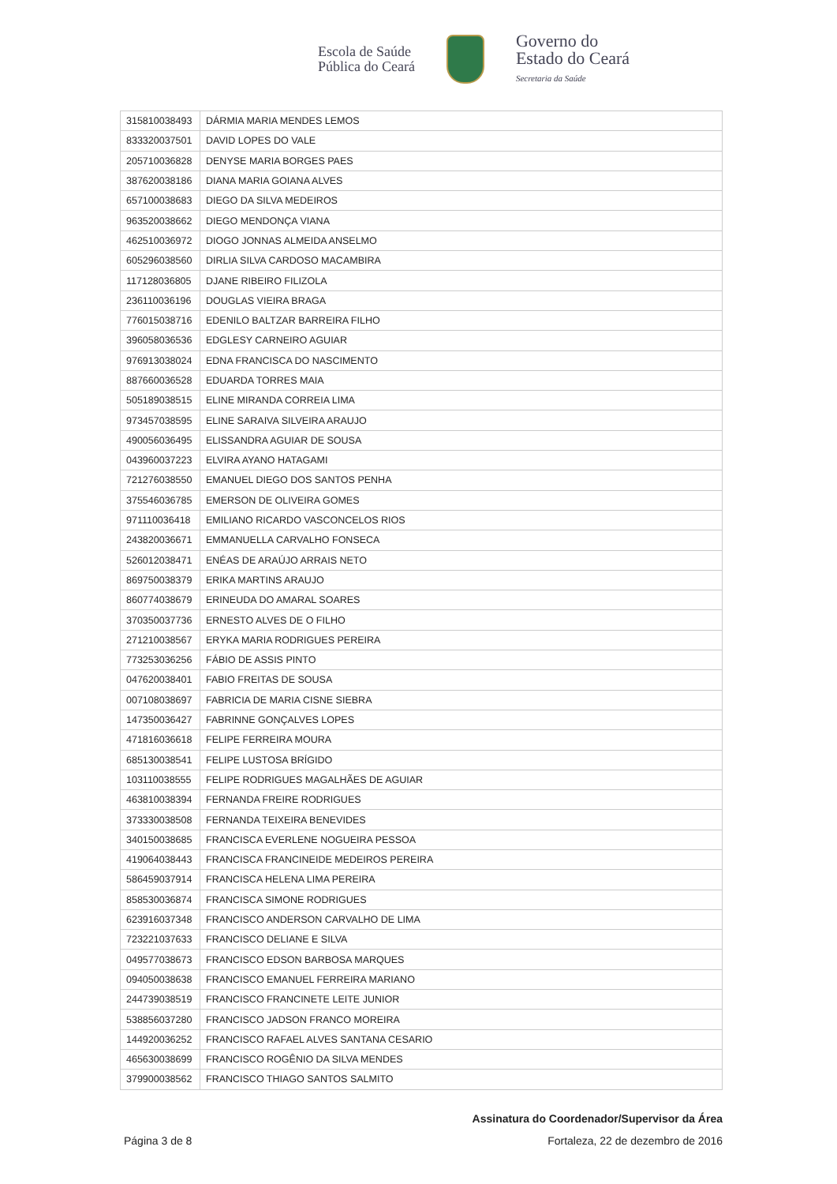Escola de Saúde
Pública do Ceará
Governo do
Estado do Ceará
Secretaria da Saúde
| 315810038493 | DÁRMIA MARIA MENDES LEMOS |
| 833320037501 | DAVID LOPES DO VALE |
| 205710036828 | DENYSE MARIA BORGES PAES |
| 387620038186 | DIANA MARIA GOIANA ALVES |
| 657100038683 | DIEGO DA SILVA MEDEIROS |
| 963520038662 | DIEGO MENDONÇA VIANA |
| 462510036972 | DIOGO JONNAS ALMEIDA ANSELMO |
| 605296038560 | DIRLIA SILVA CARDOSO MACAMBIRA |
| 117128036805 | DJANE RIBEIRO FILIZOLA |
| 236110036196 | DOUGLAS VIEIRA BRAGA |
| 776015038716 | EDENILO BALTZAR BARREIRA FILHO |
| 396058036536 | EDGLESY CARNEIRO AGUIAR |
| 976913038024 | EDNA FRANCISCA DO NASCIMENTO |
| 887660036528 | EDUARDA TORRES MAIA |
| 505189038515 | ELINE MIRANDA CORREIA LIMA |
| 973457038595 | ELINE SARAIVA SILVEIRA ARAUJO |
| 490056036495 | ELISSANDRA AGUIAR DE SOUSA |
| 043960037223 | ELVIRA AYANO HATAGAMI |
| 721276038550 | EMANUEL DIEGO DOS SANTOS PENHA |
| 375546036785 | EMERSON DE OLIVEIRA GOMES |
| 971110036418 | EMILIANO RICARDO VASCONCELOS RIOS |
| 243820036671 | EMMANUELLA CARVALHO FONSECA |
| 526012038471 | ENÉAS DE ARAÚJO ARRAIS NETO |
| 869750038379 | ERIKA MARTINS ARAUJO |
| 860774038679 | ERINEUDA DO AMARAL SOARES |
| 370350037736 | ERNESTO ALVES DE O FILHO |
| 271210038567 | ERYKA MARIA RODRIGUES PEREIRA |
| 773253036256 | FÁBIO DE ASSIS PINTO |
| 047620038401 | FABIO FREITAS DE SOUSA |
| 007108038697 | FABRICIA DE MARIA CISNE SIEBRA |
| 147350036427 | FABRINNE GONÇALVES LOPES |
| 471816036618 | FELIPE FERREIRA MOURA |
| 685130038541 | FELIPE LUSTOSA BRÍGIDO |
| 103110038555 | FELIPE RODRIGUES MAGALHÃES DE AGUIAR |
| 463810038394 | FERNANDA FREIRE RODRIGUES |
| 373330038508 | FERNANDA TEIXEIRA BENEVIDES |
| 340150038685 | FRANCISCA EVERLENE NOGUEIRA PESSOA |
| 419064038443 | FRANCISCA FRANCINEIDE MEDEIROS PEREIRA |
| 586459037914 | FRANCISCA HELENA LIMA PEREIRA |
| 858530036874 | FRANCISCA SIMONE RODRIGUES |
| 623916037348 | FRANCISCO ANDERSON CARVALHO DE LIMA |
| 723221037633 | FRANCISCO DELIANE E SILVA |
| 049577038673 | FRANCISCO EDSON BARBOSA MARQUES |
| 094050038638 | FRANCISCO EMANUEL FERREIRA MARIANO |
| 244739038519 | FRANCISCO FRANCINETE LEITE JUNIOR |
| 538856037280 | FRANCISCO JADSON FRANCO MOREIRA |
| 144920036252 | FRANCISCO RAFAEL ALVES SANTANA CESARIO |
| 465630038699 | FRANCISCO ROGÊNIO DA SILVA MENDES |
| 379900038562 | FRANCISCO THIAGO SANTOS SALMITO |
Assinatura do Coordenador/Supervisor da Área
Página 3 de 8 Fortaleza, 22 de dezembro de 2016